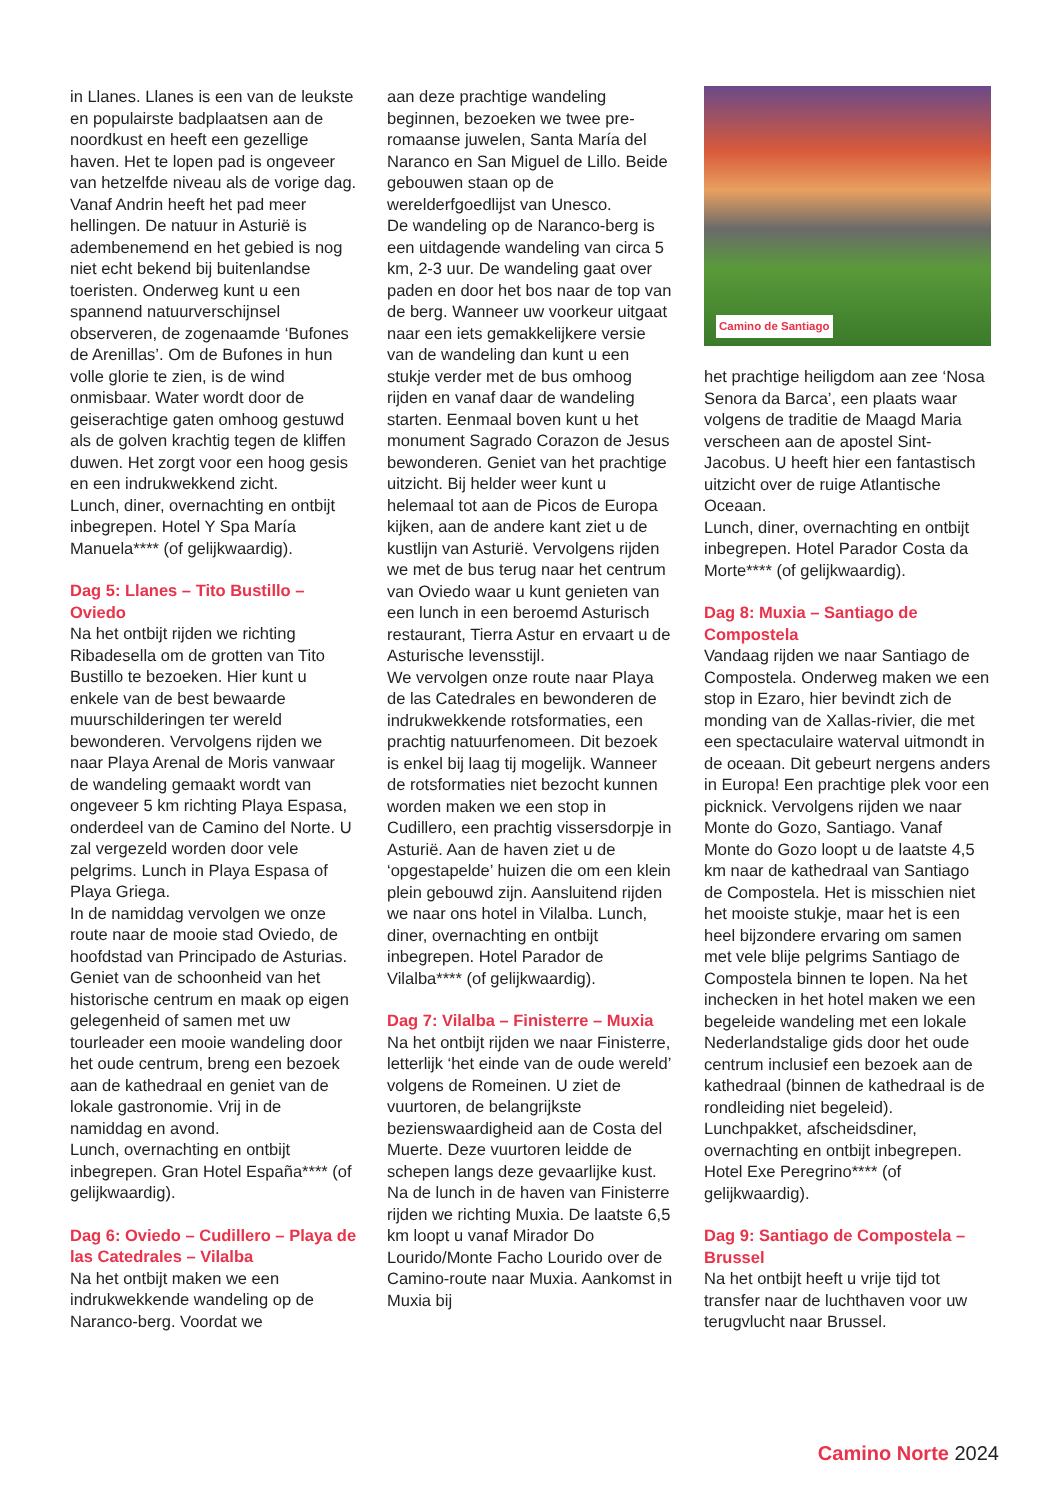in Llanes. Llanes is een van de leukste en populairste badplaatsen aan de noordkust en heeft een gezellige haven. Het te lopen pad is ongeveer van hetzelfde niveau als de vorige dag. Vanaf Andrin heeft het pad meer hellingen. De natuur in Asturië is adembenemend en het gebied is nog niet echt bekend bij buitenlandse toeristen. Onderweg kunt u een spannend natuurverschijnsel observeren, de zogenaamde ‘Bufones de Arenillas’. Om de Bufones in hun volle glorie te zien, is de wind onmisbaar. Water wordt door de geiserachtige gaten omhoog gestuwd als de golven krachtig tegen de kliffen duwen. Het zorgt voor een hoog gesis en een indrukwekkend zicht.
Lunch, diner, overnachting en ontbijt inbegrepen. Hotel Y Spa María Manuela**** (of gelijkwaardig).
Dag 5: Llanes – Tito Bustillo – Oviedo
Na het ontbijt rijden we richting Ribadesella om de grotten van Tito Bustillo te bezoeken. Hier kunt u enkele van de best bewaarde muurschilderingen ter wereld bewonderen. Vervolgens rijden we naar Playa Arenal de Moris vanwaar de wandeling gemaakt wordt van ongeveer 5 km richting Playa Espasa, onderdeel van de Camino del Norte. U zal vergezeld worden door vele pelgrims. Lunch in Playa Espasa of Playa Griega.
In de namiddag vervolgen we onze route naar de mooie stad Oviedo, de hoofdstad van Principado de Asturias. Geniet van de schoonheid van het historische centrum en maak op eigen gelegenheid of samen met uw tourleader een mooie wandeling door het oude centrum, breng een bezoek aan de kathedraal en geniet van de lokale gastronomie. Vrij in de namiddag en avond.
Lunch, overnachting en ontbijt inbegrepen. Gran Hotel España**** (of gelijkwaardig).
Dag 6: Oviedo – Cudillero – Playa de las Catedrales – Vilalba
Na het ontbijt maken we een indrukwekkende wandeling op de Naranco-berg. Voordat we
aan deze prachtige wandeling beginnen, bezoeken we twee pre-romaanse juwelen, Santa María del Naranco en San Miguel de Lillo. Beide gebouwen staan op de werelderfgoedlijst van Unesco.
De wandeling op de Naranco-berg is een uitdagende wandeling van circa 5 km, 2-3 uur. De wandeling gaat over paden en door het bos naar de top van de berg. Wanneer uw voorkeur uitgaat naar een iets gemakkelijkere versie van de wandeling dan kunt u een stukje verder met de bus omhoog rijden en vanaf daar de wandeling starten. Eenmaal boven kunt u het monument Sagrado Corazon de Jesus bewonderen. Geniet van het prachtige uitzicht. Bij helder weer kunt u helemaal tot aan de Picos de Europa kijken, aan de andere kant ziet u de kustlijn van Asturië. Vervolgens rijden we met de bus terug naar het centrum van Oviedo waar u kunt genieten van een lunch in een beroemd Asturisch restaurant, Tierra Astur en ervaart u de Asturische levensstijl.
We vervolgen onze route naar Playa de las Catedrales en bewonderen de indrukwekkende rotsformaties, een prachtig natuurfenomeen. Dit bezoek is enkel bij laag tij mogelijk. Wanneer de rotsformaties niet bezocht kunnen worden maken we een stop in Cudillero, een prachtig vissersdorpje in Asturië. Aan de haven ziet u de ‘opgestapelde’ huizen die om een klein plein gebouwd zijn. Aansluitend rijden we naar ons hotel in Vilalba. Lunch, diner, overnachting en ontbijt inbegrepen. Hotel Parador de Vilalba**** (of gelijkwaardig).
Dag 7: Vilalba – Finisterre – Muxia
Na het ontbijt rijden we naar Finisterre, letterlijk ‘het einde van de oude wereld’ volgens de Romeinen. U ziet de vuurtoren, de belangrijkste bezienswaardigheid aan de Costa del Muerte. Deze vuurtoren leidde de schepen langs deze gevaarlijke kust. Na de lunch in de haven van Finisterre rijden we richting Muxia. De laatste 6,5 km loopt u vanaf Mirador Do Lourido/Monte Facho Lourido over de Camino-route naar Muxia. Aankomst in Muxia bij
Camino de Santiago
het prachtige heiligdom aan zee ‘Nosa Senora da Barca’, een plaats waar volgens de traditie de Maagd Maria verscheen aan de apostel Sint-Jacobus. U heeft hier een fantastisch uitzicht over de ruige Atlantische Oceaan.
Lunch, diner, overnachting en ontbijt inbegrepen. Hotel Parador Costa da Morte**** (of gelijkwaardig).
Dag 8: Muxia – Santiago de Compostela
Vandaag rijden we naar Santiago de Compostela. Onderweg maken we een stop in Ezaro, hier bevindt zich de monding van de Xallas-rivier, die met een spectaculaire waterval uitmondt in de oceaan. Dit gebeurt nergens anders in Europa! Een prachtige plek voor een picknick. Vervolgens rijden we naar Monte do Gozo, Santiago. Vanaf Monte do Gozo loopt u de laatste 4,5 km naar de kathedraal van Santiago de Compostela. Het is misschien niet het mooiste stukje, maar het is een heel bijzondere ervaring om samen met vele blije pelgrims Santiago de Compostela binnen te lopen. Na het inchecken in het hotel maken we een begeleide wandeling met een lokale Nederlandstalige gids door het oude centrum inclusief een bezoek aan de kathedraal (binnen de kathedraal is de rondleiding niet begeleid). Lunchpakket, afscheidsdiner, overnachting en ontbijt inbegrepen. Hotel Exe Peregrino**** (of gelijkwaardig).
Dag 9: Santiago de Compostela – Brussel
Na het ontbijt heeft u vrije tijd tot transfer naar de luchthaven voor uw terugvlucht naar Brussel.
Camino Norte 2024